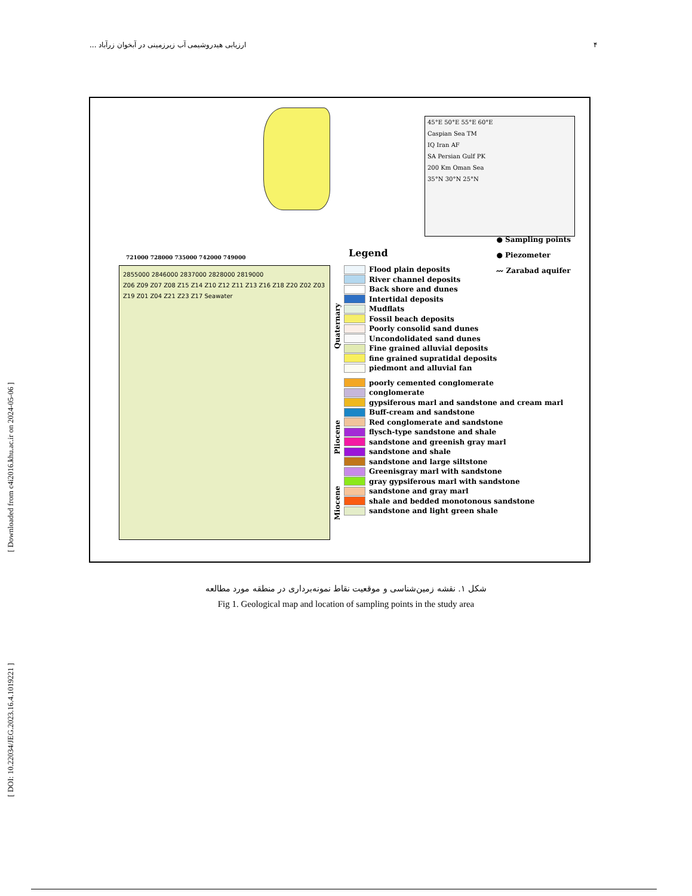۴ ارزیابی هیدروشیمی آب زیرزمینی در آبخوان زرآباد ...
45°E 50°E 55°E 60°E
Caspian Sea TM
IQ Iran AF
SA Persian Gulf PK
200 Km Oman Sea
35°N 30°N 25°N
721000 728000 735000 742000 749000
2855000 2846000 2837000 2828000 2819000
Z06 Z09 Z07 Z08 Z15 Z14 Z10 Z12 Z11 Z13 Z16 Z18 Z20 Z02 Z03 Z19 Z01 Z04 Z21 Z23 Z17 Seawater
Legend
● Sampling points
● Piezometer
〰 Zarabad aquifer
Flood plain deposits
River channel deposits
Back shore and dunes
Intertidal deposits
Mudflats
Fossil beach deposits
Poorly consolid sand dunes
Uncondolidated sand dunes
Fine grained alluvial deposits
fine grained supratidal deposits
piedmont and alluvial fan
poorly cemented conglomerate
conglomerate
gypsiferous marl and sandstone and cream marl
Buff-cream and sandstone
Red conglomerate and sandstone
flysch-type sandstone and shale
sandstone and greenish gray marl
sandstone and shale
sandstone and large siltstone
Greenisgray marl with sandstone
gray gypsiferous marl with sandstone
sandstone and gray marl
shale and bedded monotonous sandstone
sandstone and light green shale
Quaternary
Pliocene
Miocene
شکل ۱. نقشه زمین‌شناسی و موقعیت نقاط نمونه‌برداری در منطقه مورد مطالعه
Fig 1. Geological map and location of sampling points in the study area
[ Downloaded from c4i2016.khu.ac.ir on 2024-05-06 ]
[ DOI: 10.22034/JEG.2023.16.4.1019221 ]